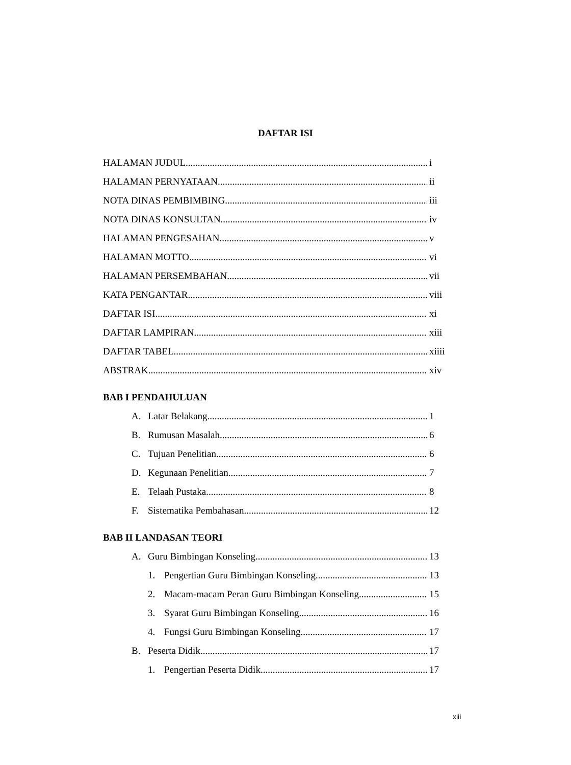DAFTAR ISI
HALAMAN JUDUL i
HALAMAN PERNYATAAN ii
NOTA DINAS PEMBIMBING iii
NOTA DINAS KONSULTAN iv
HALAMAN PENGESAHAN v
HALAMAN MOTTO vi
HALAMAN PERSEMBAHAN vii
KATA PENGANTAR viii
DAFTAR ISI xi
DAFTAR LAMPIRAN xiii
DAFTAR TABEL xiiii
ABSTRAK xiv
BAB I PENDAHULUAN
A. Latar Belakang 1
B. Rumusan Masalah 6
C. Tujuan Penelitian 6
D. Kegunaan Penelitian 7
E. Telaah Pustaka 8
F. Sistematika Pembahasan 12
BAB II LANDASAN TEORI
A. Guru Bimbingan Konseling 13
1. Pengertian Guru Bimbingan Konseling 13
2. Macam-macam Peran Guru Bimbingan Konseling 15
3. Syarat Guru Bimbingan Konseling 16
4. Fungsi Guru Bimbingan Konseling 17
B. Peserta Didik 17
1. Pengertian Peserta Didik 17
xiii